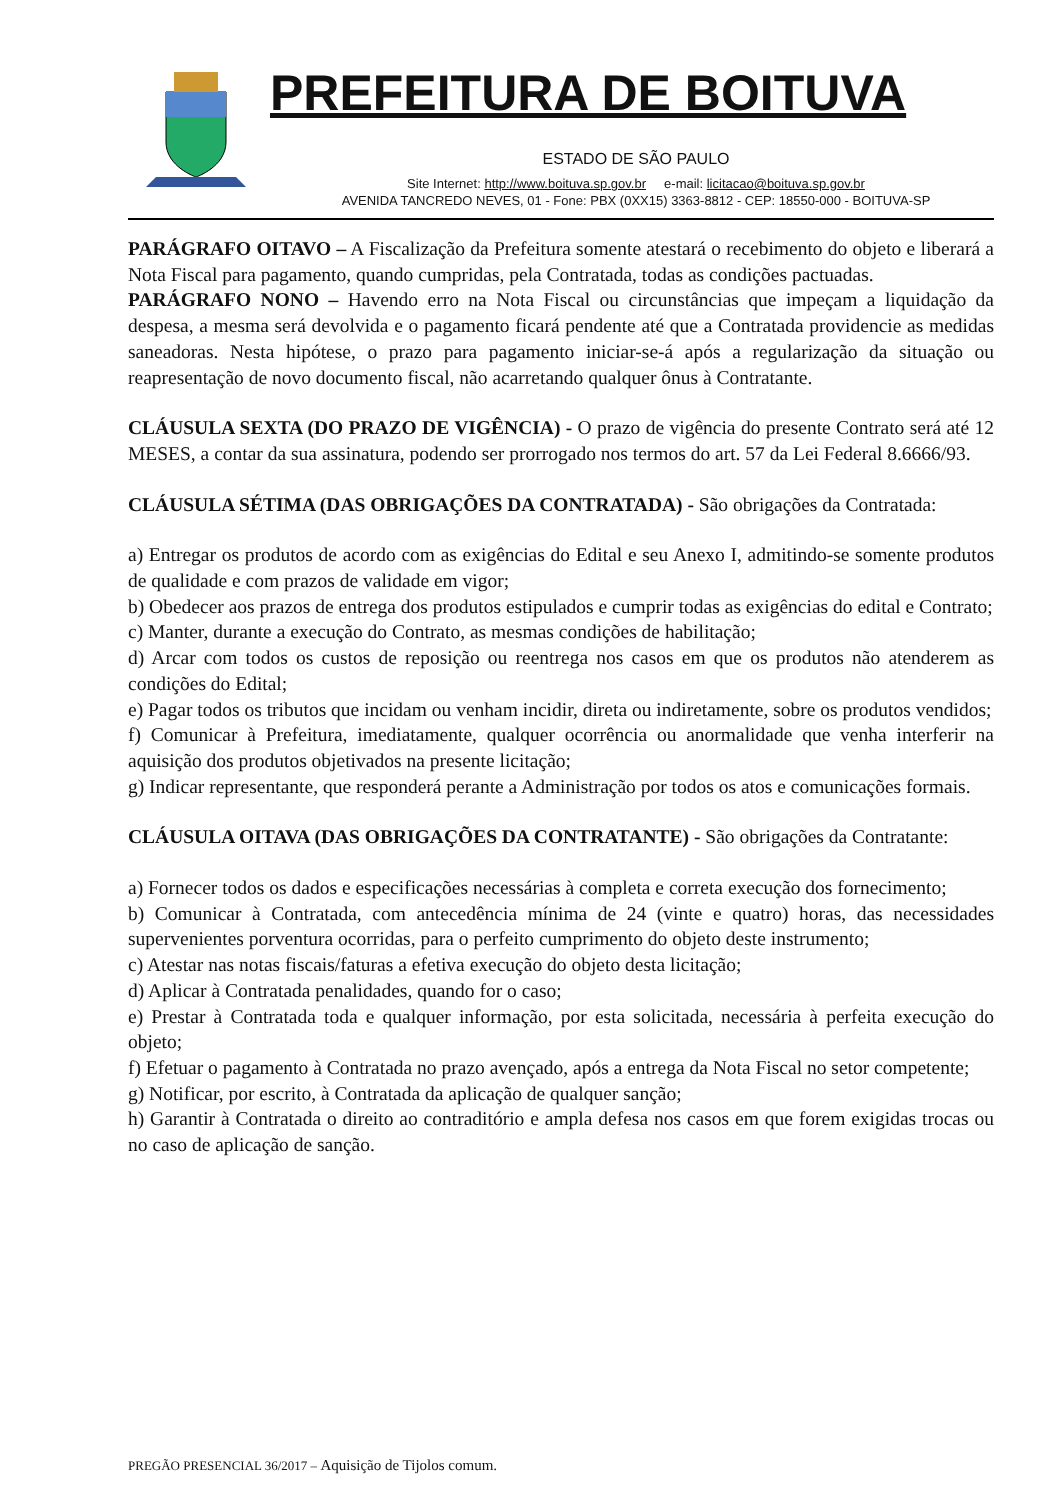PREFEITURA DE BOITUVA
ESTADO DE SÃO PAULO
Site Internet: http://www.boituva.sp.gov.br e-mail: licitacao@boituva.sp.gov.br
AVENIDA TANCREDO NEVES, 01 - Fone: PBX (0XX15) 3363-8812 - CEP: 18550-000 - BOITUVA-SP
PARÁGRAFO OITAVO – A Fiscalização da Prefeitura somente atestará o recebimento do objeto e liberará a Nota Fiscal para pagamento, quando cumpridas, pela Contratada, todas as condições pactuadas.
PARÁGRAFO NONO – Havendo erro na Nota Fiscal ou circunstâncias que impeçam a liquidação da despesa, a mesma será devolvida e o pagamento ficará pendente até que a Contratada providencie as medidas saneadoras. Nesta hipótese, o prazo para pagamento iniciar-se-á após a regularização da situação ou reapresentação de novo documento fiscal, não acarretando qualquer ônus à Contratante.
CLÁUSULA SEXTA (DO PRAZO DE VIGÊNCIA) - O prazo de vigência do presente Contrato será até 12 MESES, a contar da sua assinatura, podendo ser prorrogado nos termos do art. 57 da Lei Federal 8.6666/93.
CLÁUSULA SÉTIMA (DAS OBRIGAÇÕES DA CONTRATADA) - São obrigações da Contratada:
a) Entregar os produtos de acordo com as exigências do Edital e seu Anexo I, admitindo-se somente produtos de qualidade e com prazos de validade em vigor;
b) Obedecer aos prazos de entrega dos produtos estipulados e cumprir todas as exigências do edital e Contrato;
c) Manter, durante a execução do Contrato, as mesmas condições de habilitação;
d) Arcar com todos os custos de reposição ou reentrega nos casos em que os produtos não atenderem as condições do Edital;
e) Pagar todos os tributos que incidam ou venham incidir, direta ou indiretamente, sobre os produtos vendidos;
f) Comunicar à Prefeitura, imediatamente, qualquer ocorrência ou anormalidade que venha interferir na aquisição dos produtos objetivados na presente licitação;
g) Indicar representante, que responderá perante a Administração por todos os atos e comunicações formais.
CLÁUSULA OITAVA (DAS OBRIGAÇÕES DA CONTRATANTE) - São obrigações da Contratante:
a) Fornecer todos os dados e especificações necessárias à completa e correta execução dos fornecimento;
b) Comunicar à Contratada, com antecedência mínima de 24 (vinte e quatro) horas, das necessidades supervenientes porventura ocorridas, para o perfeito cumprimento do objeto deste instrumento;
c) Atestar nas notas fiscais/faturas a efetiva execução do objeto desta licitação;
d) Aplicar à Contratada penalidades, quando for o caso;
e) Prestar à Contratada toda e qualquer informação, por esta solicitada, necessária à perfeita execução do objeto;
f) Efetuar o pagamento à Contratada no prazo avençado, após a entrega da Nota Fiscal no setor competente;
g) Notificar, por escrito, à Contratada da aplicação de qualquer sanção;
h) Garantir à Contratada o direito ao contraditório e ampla defesa nos casos em que forem exigidas trocas ou no caso de aplicação de sanção.
PREGÃO PRESENCIAL 36/2017 – Aquisição de Tijolos comum.